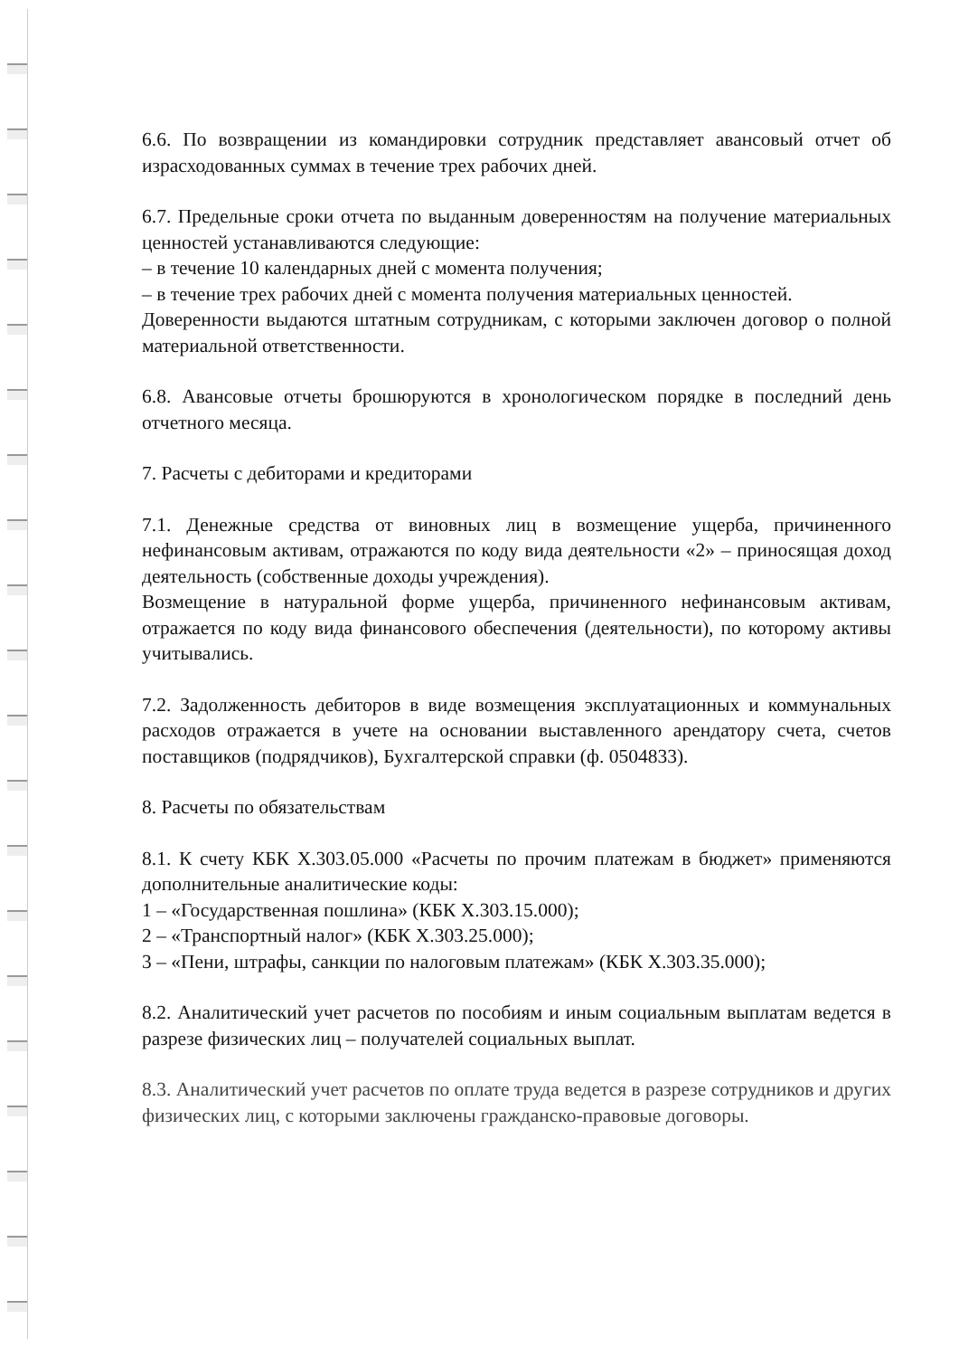6.6. По возвращении из командировки сотрудник представляет авансовый отчет об израсходованных суммах в течение трех рабочих дней.
6.7. Предельные сроки отчета по выданным доверенностям на получение материальных ценностей устанавливаются следующие:
– в течение 10 календарных дней с момента получения;
– в течение трех рабочих дней с момента получения материальных ценностей.
Доверенности выдаются штатным сотрудникам, с которыми заключен договор о полной материальной ответственности.
6.8. Авансовые отчеты брошюруются в хронологическом порядке в последний день отчетного месяца.
7. Расчеты с дебиторами и кредиторами
7.1. Денежные средства от виновных лиц в возмещение ущерба, причиненного нефинансовым активам, отражаются по коду вида деятельности «2» – приносящая доход деятельность (собственные доходы учреждения).
Возмещение в натуральной форме ущерба, причиненного нефинансовым активам, отражается по коду вида финансового обеспечения (деятельности), по которому активы учитывались.
7.2. Задолженность дебиторов в виде возмещения эксплуатационных и коммунальных расходов отражается в учете на основании выставленного арендатору счета, счетов поставщиков (подрядчиков), Бухгалтерской справки (ф. 0504833).
8. Расчеты по обязательствам
8.1. К счету КБК Х.303.05.000 «Расчеты по прочим платежам в бюджет» применяются дополнительные аналитические коды:
1 – «Государственная пошлина» (КБК Х.303.15.000);
2 – «Транспортный налог» (КБК Х.303.25.000);
3 – «Пени, штрафы, санкции по налоговым платежам» (КБК Х.303.35.000);
8.2. Аналитический учет расчетов по пособиям и иным социальным выплатам ведется в разрезе физических лиц – получателей социальных выплат.
8.3. Аналитический учет расчетов по оплате труда ведется в разрезе сотрудников и других физических лиц, с которыми заключены гражданско-правовые договоры.